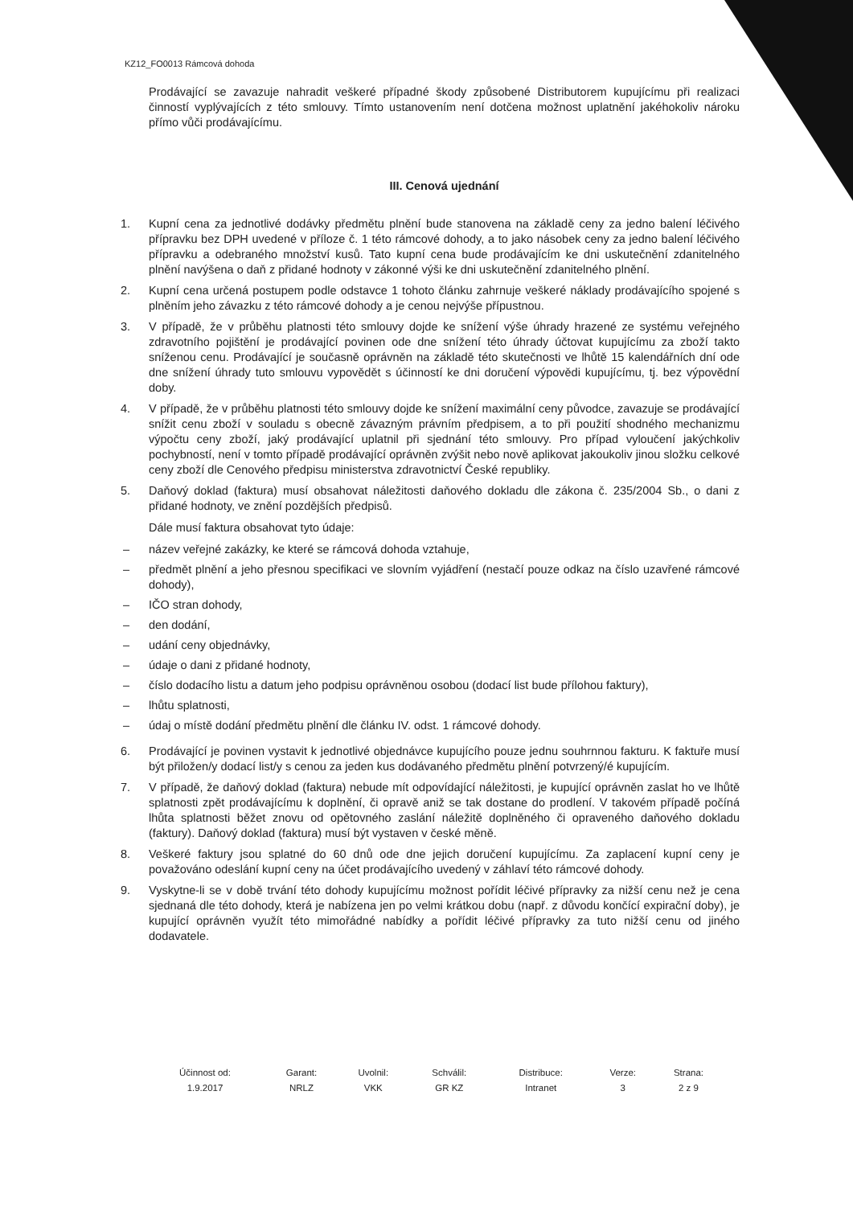KZ12_FO0013 Rámcová dohoda
Prodávající se zavazuje nahradit veškeré případné škody způsobené Distributorem kupujícímu při realizaci činností vyplývajících z této smlouvy. Tímto ustanovením není dotčena možnost uplatnění jakéhokoliv nároku přímo vůči prodávajícímu.
III. Cenová ujednání
1. Kupní cena za jednotlivé dodávky předmětu plnění bude stanovena na základě ceny za jedno balení léčivého přípravku bez DPH uvedené v příloze č. 1 této rámcové dohody, a to jako násobek ceny za jedno balení léčivého přípravku a odebraného množství kusů. Tato kupní cena bude prodávajícím ke dni uskutečnění zdanitelného plnění navýšena o daň z přidané hodnoty v zákonné výši ke dni uskutečnění zdanitelného plnění.
2. Kupní cena určená postupem podle odstavce 1 tohoto článku zahrnuje veškeré náklady prodávajícího spojené s plněním jeho závazku z této rámcové dohody a je cenou nejvýše přípustnou.
3. V případě, že v průběhu platnosti této smlouvy dojde ke snížení výše úhrady hrazené ze systému veřejného zdravotního pojištění je prodávající povinen ode dne snížení této úhrady účtovat kupujícímu za zboží takto sníženou cenu. Prodávající je současně oprávněn na základě této skutečnosti ve lhůtě 15 kalendářních dní ode dne snížení úhrady tuto smlouvu vypovědět s účinností ke dni doručení výpovědi kupujícímu, tj. bez výpovědní doby.
4. V případě, že v průběhu platnosti této smlouvy dojde ke snížení maximální ceny původce, zavazuje se prodávající snížit cenu zboží v souladu s obecně závazným právním předpisem, a to při použití shodného mechanizmu výpočtu ceny zboží, jaký prodávající uplatnil při sjednání této smlouvy. Pro případ vyloučení jakýchkoliv pochybností, není v tomto případě prodávající oprávněn zvýšit nebo nově aplikovat jakoukoliv jinou složku celkové ceny zboží dle Cenového předpisu ministerstva zdravotnictví České republiky.
5. Daňový doklad (faktura) musí obsahovat náležitosti daňového dokladu dle zákona č. 235/2004 Sb., o dani z přidané hodnoty, ve znění pozdějších předpisů.
Dále musí faktura obsahovat tyto údaje:
– název veřejné zakázky, ke které se rámcová dohoda vztahuje,
– předmět plnění a jeho přesnou specifikaci ve slovním vyjádření (nestačí pouze odkaz na číslo uzavřené rámcové dohody),
– IČO stran dohody,
– den dodání,
– udání ceny objednávky,
– údaje o dani z přidané hodnoty,
– číslo dodacího listu a datum jeho podpisu oprávněnou osobou (dodací list bude přílohou faktury),
– lhůtu splatnosti,
– údaj o místě dodání předmětu plnění dle článku IV. odst. 1 rámcové dohody.
6. Prodávající je povinen vystavit k jednotlivé objednávce kupujícího pouze jednu souhrnnou fakturu. K faktuře musí být přiložen/y dodací list/y s cenou za jeden kus dodávaného předmětu plnění potvrzený/é kupujícím.
7. V případě, že daňový doklad (faktura) nebude mít odpovídající náležitosti, je kupující oprávněn zaslat ho ve lhůtě splatnosti zpět prodávajícímu k doplnění, či opravě aniž se tak dostane do prodlení. V takovém případě počíná lhůta splatnosti běžet znovu od opětovného zaslání náležitě doplněného či opraveného daňového dokladu (faktury). Daňový doklad (faktura) musí být vystaven v české měně.
8. Veškeré faktury jsou splatné do 60 dnů ode dne jejich doručení kupujícímu. Za zaplacení kupní ceny je považováno odeslání kupní ceny na účet prodávajícího uvedený v záhlaví této rámcové dohody.
9. Vyskytne-li se v době trvání této dohody kupujícímu možnost pořídit léčivé přípravky za nižší cenu než je cena sjednaná dle této dohody, která je nabízena jen po velmi krátkou dobu (např. z důvodu končící expirační doby), je kupující oprávněn využít této mimořádné nabídky a pořídit léčivé přípravky za tuto nižší cenu od jiného dodavatele.
| Účinnost od: | Garant: | Uvolnil: | Schválil: | Distribuce: | Verze: | Strana: |
| 1.9.2017 | NRLZ | VKK | GR KZ | Intranet | 3 | 2 z 9 |